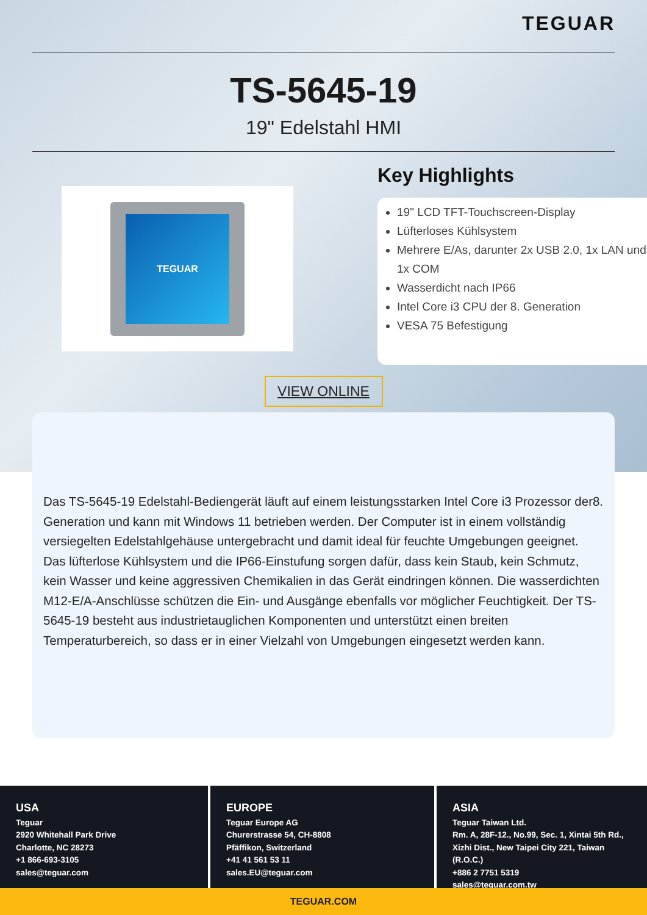TEGUAR
TS-5645-19
19" Edelstahl HMI
TEGUAR
Key Highlights
19" LCD TFT-Touchscreen-Display
Lüfterloses Kühlsystem
Mehrere E/As, darunter 2x USB 2.0, 1x LAN und 1x COM
Wasserdicht nach IP66
Intel Core i3 CPU der 8. Generation
VESA 75 Befestigung
VIEW ONLINE
Das TS-5645-19 Edelstahl-Bediengerät läuft auf einem leistungsstarken Intel Core i3 Prozessor der8. Generation und kann mit Windows 11 betrieben werden. Der Computer ist in einem vollständig versiegelten Edelstahlgehäuse untergebracht und damit ideal für feuchte Umgebungen geeignet. Das lüfterlose Kühlsystem und die IP66-Einstufung sorgen dafür, dass kein Staub, kein Schmutz, kein Wasser und keine aggressiven Chemikalien in das Gerät eindringen können. Die wasserdichten M12-E/A-Anschlüsse schützen die Ein- und Ausgänge ebenfalls vor möglicher Feuchtigkeit. Der TS-5645-19 besteht aus industrietauglichen Komponenten und unterstützt einen breiten Temperaturbereich, so dass er in einer Vielzahl von Umgebungen eingesetzt werden kann.
USA
Teguar
2920 Whitehall Park Drive
Charlotte, NC 28273
+1 866-693-3105
sales@teguar.com
EUROPE
Teguar Europe AG
Churerstrasse 54, CH-8808
Pfäffikon, Switzerland
+41 41 561 53 11
sales.EU@teguar.com
ASIA
Teguar Taiwan Ltd.
Rm. A, 28F-12., No.99, Sec. 1, Xintai 5th Rd.,
Xizhi Dist., New Taipei City 221, Taiwan (R.O.C.)
+886 2 7751 5319
sales@teguar.com.tw
TEGUAR.COM